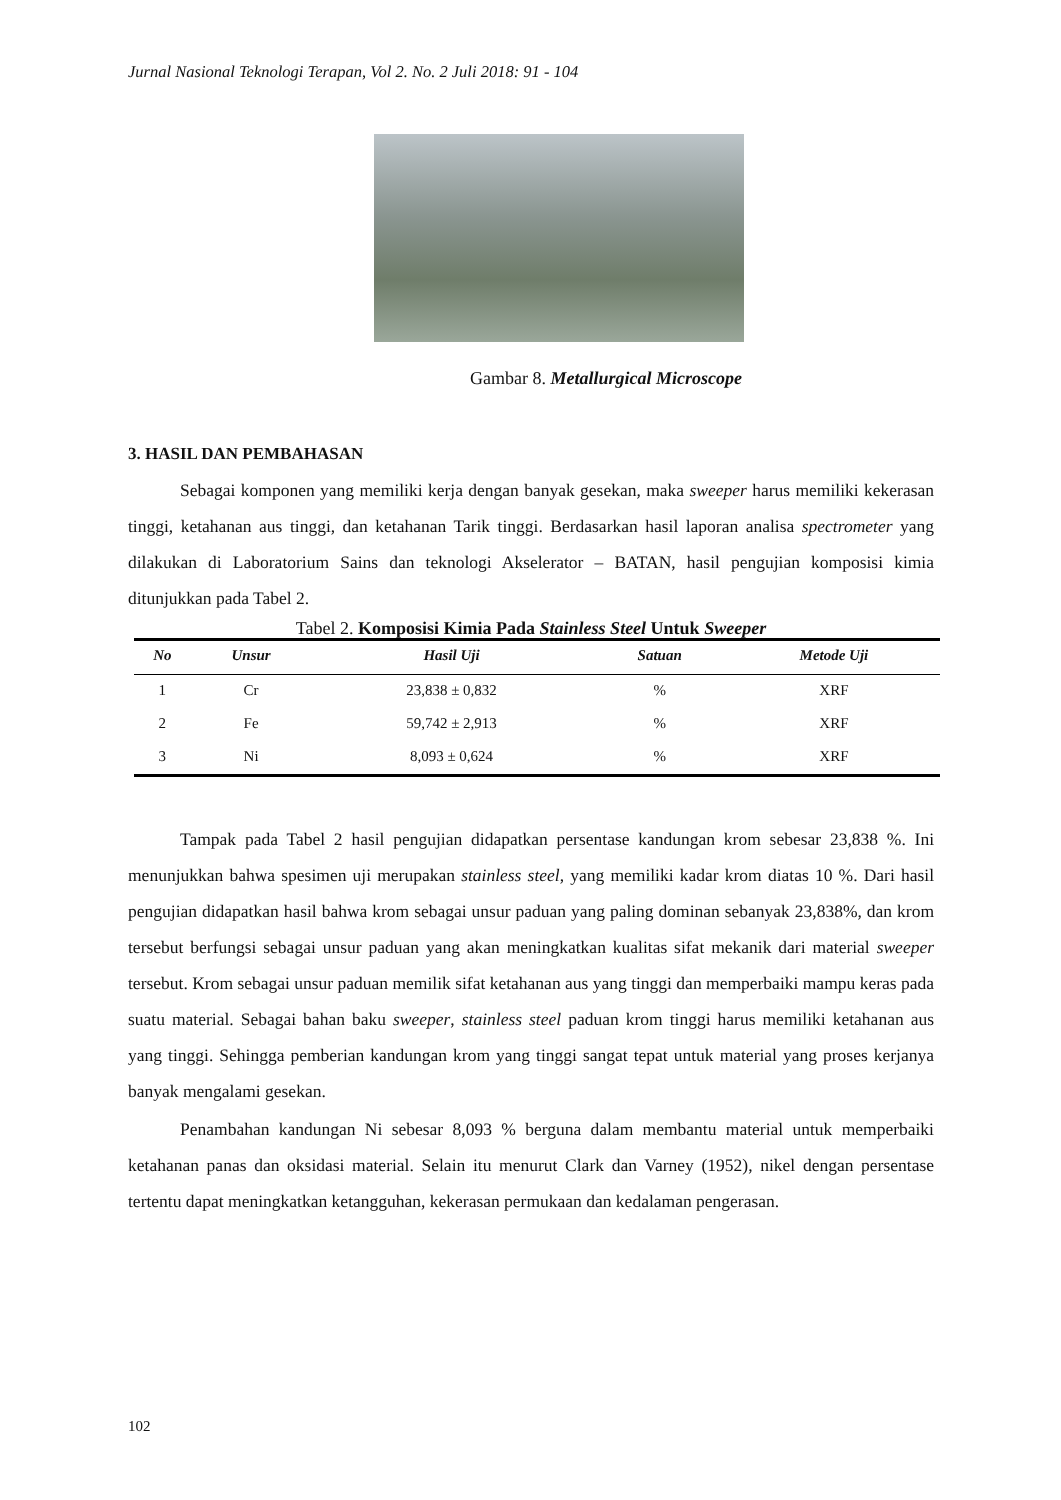Jurnal Nasional Teknologi Terapan, Vol 2. No. 2 Juli 2018: 91 - 104
Gambar 8. Metallurgical Microscope
3. HASIL DAN PEMBAHASAN
Sebagai komponen yang memiliki kerja dengan banyak gesekan, maka sweeper harus memiliki kekerasan tinggi, ketahanan aus tinggi, dan ketahanan Tarik tinggi. Berdasarkan hasil laporan analisa spectrometer yang dilakukan di Laboratorium Sains dan teknologi Akselerator – BATAN, hasil pengujian komposisi kimia ditunjukkan pada Tabel 2.
Tabel 2. Komposisi Kimia Pada Stainless Steel Untuk Sweeper
| No | Unsur | Hasil Uji | Satuan | Metode Uji |
| --- | --- | --- | --- | --- |
| 1 | Cr | 23,838 ± 0,832 | % | XRF |
| 2 | Fe | 59,742 ± 2,913 | % | XRF |
| 3 | Ni | 8,093 ± 0,624 | % | XRF |
Tampak pada Tabel 2 hasil pengujian didapatkan persentase kandungan krom sebesar 23,838 %. Ini menunjukkan bahwa spesimen uji merupakan stainless steel, yang memiliki kadar krom diatas 10 %. Dari hasil pengujian didapatkan hasil bahwa krom sebagai unsur paduan yang paling dominan sebanyak 23,838%, dan krom tersebut berfungsi sebagai unsur paduan yang akan meningkatkan kualitas sifat mekanik dari material sweeper tersebut. Krom sebagai unsur paduan memilik sifat ketahanan aus yang tinggi dan memperbaiki mampu keras pada suatu material. Sebagai bahan baku sweeper, stainless steel paduan krom tinggi harus memiliki ketahanan aus yang tinggi. Sehingga pemberian kandungan krom yang tinggi sangat tepat untuk material yang proses kerjanya banyak mengalami gesekan.
Penambahan kandungan Ni sebesar 8,093 % berguna dalam membantu material untuk memperbaiki ketahanan panas dan oksidasi material. Selain itu menurut Clark dan Varney (1952), nikel dengan persentase tertentu dapat meningkatkan ketangguhan, kekerasan permukaan dan kedalaman pengerasan.
102